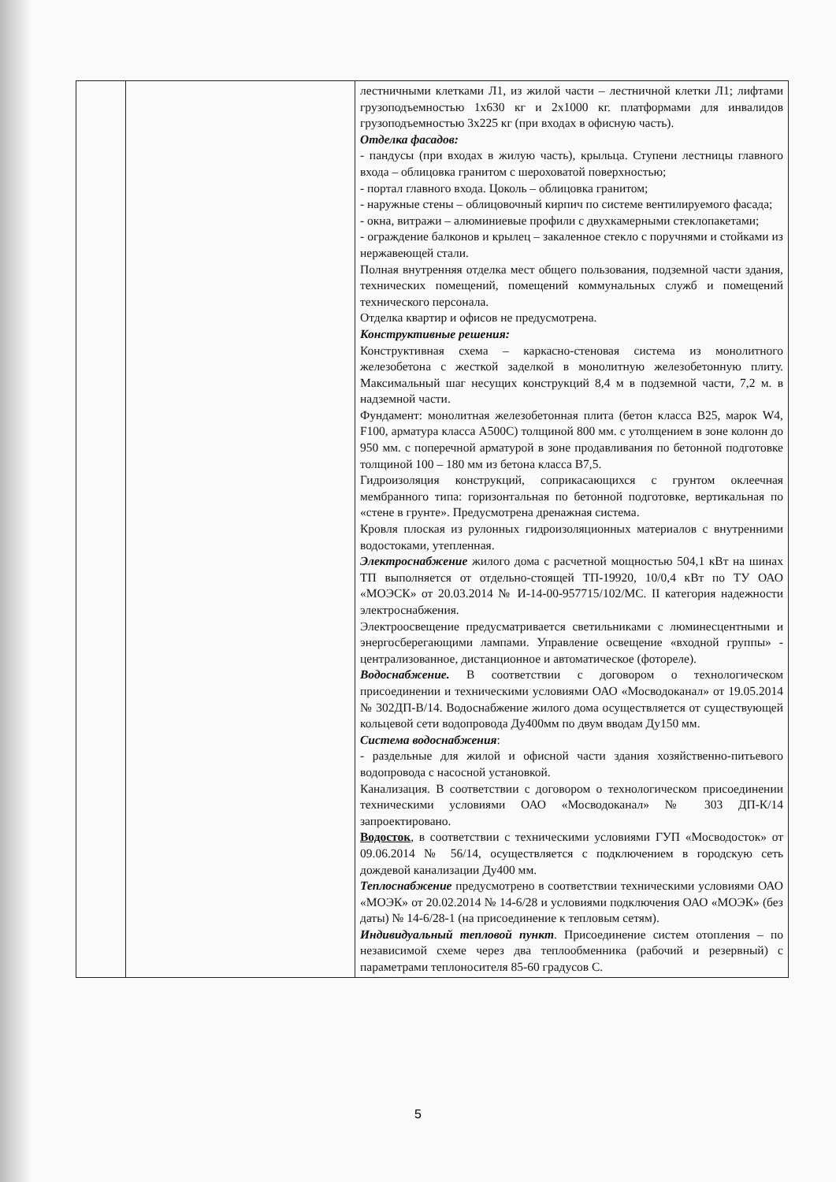| | | лестничными клетками Л1, из жилой части – лестничной клетки Л1; лифтами грузоподъемностью 1х630 кг и 2х1000 кг. платформами для инвалидов грузоподъемностью 3х225 кг (при входах в офисную часть). Отделка фасадов: - пандусы (при входах в жилую часть), крыльца. Ступени лестницы главного входа – облицовка гранитом с шероховатой поверхностью; - портал главного входа. Цоколь – облицовка гранитом; - наружные стены – облицовочный кирпич по системе вентилируемого фасада; - окна, витражи – алюминиевые профили с двухкамерными стеклопакетами; - ограждение балконов и крылец – закаленное стекло с поручнями и стойками из нержавеющей стали. Полная внутренняя отделка мест общего пользования, подземной части здания, технических помещений, помещений коммунальных служб и помещений технического персонала. Отделка квартир и офисов не предусмотрена. Конструктивные решения: Конструктивная схема – каркасно-стеновая система из монолитного железобетона с жесткой заделкой в монолитную железобетонную плиту. Максимальный шаг несущих конструкций 8,4 м в подземной части, 7,2 м. в надземной части. Фундамент: монолитная железобетонная плита (бетон класса В25, марок W4, F100, арматура класса А500С) толщиной 800 мм. с утолщением в зоне колонн до 950 мм. с поперечной арматурой в зоне продавливания по бетонной подготовке толщиной 100 – 180 мм из бетона класса В7,5. Гидроизоляция конструкций, соприкасающихся с грунтом оклеечная мембранного типа: горизонтальная по бетонной подготовке, вертикальная по «стене в грунте». Предусмотрена дренажная система. Кровля плоская из рулонных гидроизоляционных материалов с внутренними водостоками, утепленная. Электроснабжение жилого дома с расчетной мощностью 504,1 кВт на шинах ТП выполняется от отдельно-стоящей ТП-19920, 10/0,4 кВт по ТУ ОАО «МОЭСК» от 20.03.2014 № И-14-00-957715/102/МС. II категория надежности электроснабжения. Электроосвещение предусматривается светильниками с люминесцентными и энергосберегающими лампами. Управление освещение «входной группы» - централизованное, дистанционное и автоматическое (фотореле). Водоснабжение. В соответствии с договором о технологическом присоединении и техническими условиями ОАО «Мосводоканал» от 19.05.2014 № 302ДП-В/14. Водоснабжение жилого дома осуществляется от существующей кольцевой сети водопровода Ду400мм по двум вводам Ду150 мм. Система водоснабжения : - раздельные для жилой и офисной части здания хозяйственно-питьевого водопровода с насосной установкой. Канализация. В соответствии с договором о технологическом присоединении техническими условиями ОАО «Мосводоканал» № 303 ДП-К/14 запроектировано. Водосток , в соответствии с техническими условиями ГУП «Мосводосток» от 09.06.2014 № 56/14, осуществляется с подключением в городскую сеть дождевой канализации Ду400 мм. Теплоснабжение предусмотрено в соответствии техническими условиями ОАО «МОЭК» от 20.02.2014 № 14-6/28 и условиями подключения ОАО «МОЭК» (без даты) № 14-6/28-1 (на присоединение к тепловым сетям). Индивидуальный тепловой пункт . Присоединение систем отопления – по независимой схеме через два теплообменника (рабочий и резервный) с параметрами теплоносителя 85-60 градусов С. |
5